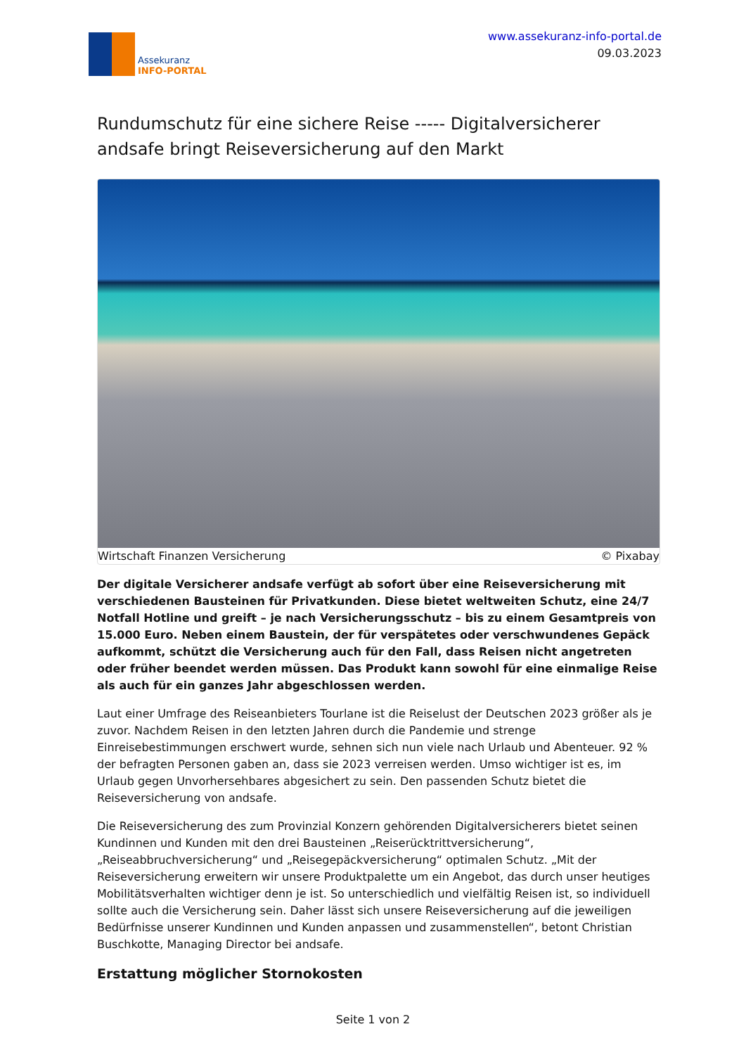Assekuranz
INFO-PORTAL
www.assekuranz-info-portal.de
09.03.2023
Rundumschutz für eine sichere Reise ----- Digitalversicherer andsafe bringt Reiseversicherung auf den Markt
Wirtschaft Finanzen Versicherung © Pixabay
Der digitale Versicherer andsafe verfügt ab sofort über eine Reiseversicherung mit verschiedenen Bausteinen für Privatkunden. Diese bietet weltweiten Schutz, eine 24/7 Notfall Hotline und greift – je nach Versicherungsschutz – bis zu einem Gesamtpreis von 15.000 Euro. Neben einem Baustein, der für verspätetes oder verschwundenes Gepäck aufkommt, schützt die Versicherung auch für den Fall, dass Reisen nicht angetreten oder früher beendet werden müssen. Das Produkt kann sowohl für eine einmalige Reise als auch für ein ganzes Jahr abgeschlossen werden.
Laut einer Umfrage des Reiseanbieters Tourlane ist die Reiselust der Deutschen 2023 größer als je zuvor. Nachdem Reisen in den letzten Jahren durch die Pandemie und strenge Einreisebestimmungen erschwert wurde, sehnen sich nun viele nach Urlaub und Abenteuer. 92 % der befragten Personen gaben an, dass sie 2023 verreisen werden. Umso wichtiger ist es, im Urlaub gegen Unvorhersehbares abgesichert zu sein. Den passenden Schutz bietet die Reiseversicherung von andsafe.
Die Reiseversicherung des zum Provinzial Konzern gehörenden Digitalversicherers bietet seinen Kundinnen und Kunden mit den drei Bausteinen „Reiserücktrittversicherung“, „Reiseabbruchversicherung“ und „Reisegepäckversicherung“ optimalen Schutz. „Mit der Reiseversicherung erweitern wir unsere Produktpalette um ein Angebot, das durch unser heutiges Mobilitätsverhalten wichtiger denn je ist. So unterschiedlich und vielfältig Reisen ist, so individuell sollte auch die Versicherung sein. Daher lässt sich unsere Reiseversicherung auf die jeweiligen Bedürfnisse unserer Kundinnen und Kunden anpassen und zusammenstellen“, betont Christian Buschkotte, Managing Director bei andsafe.
Erstattung möglicher Stornokosten
Seite 1 von 2